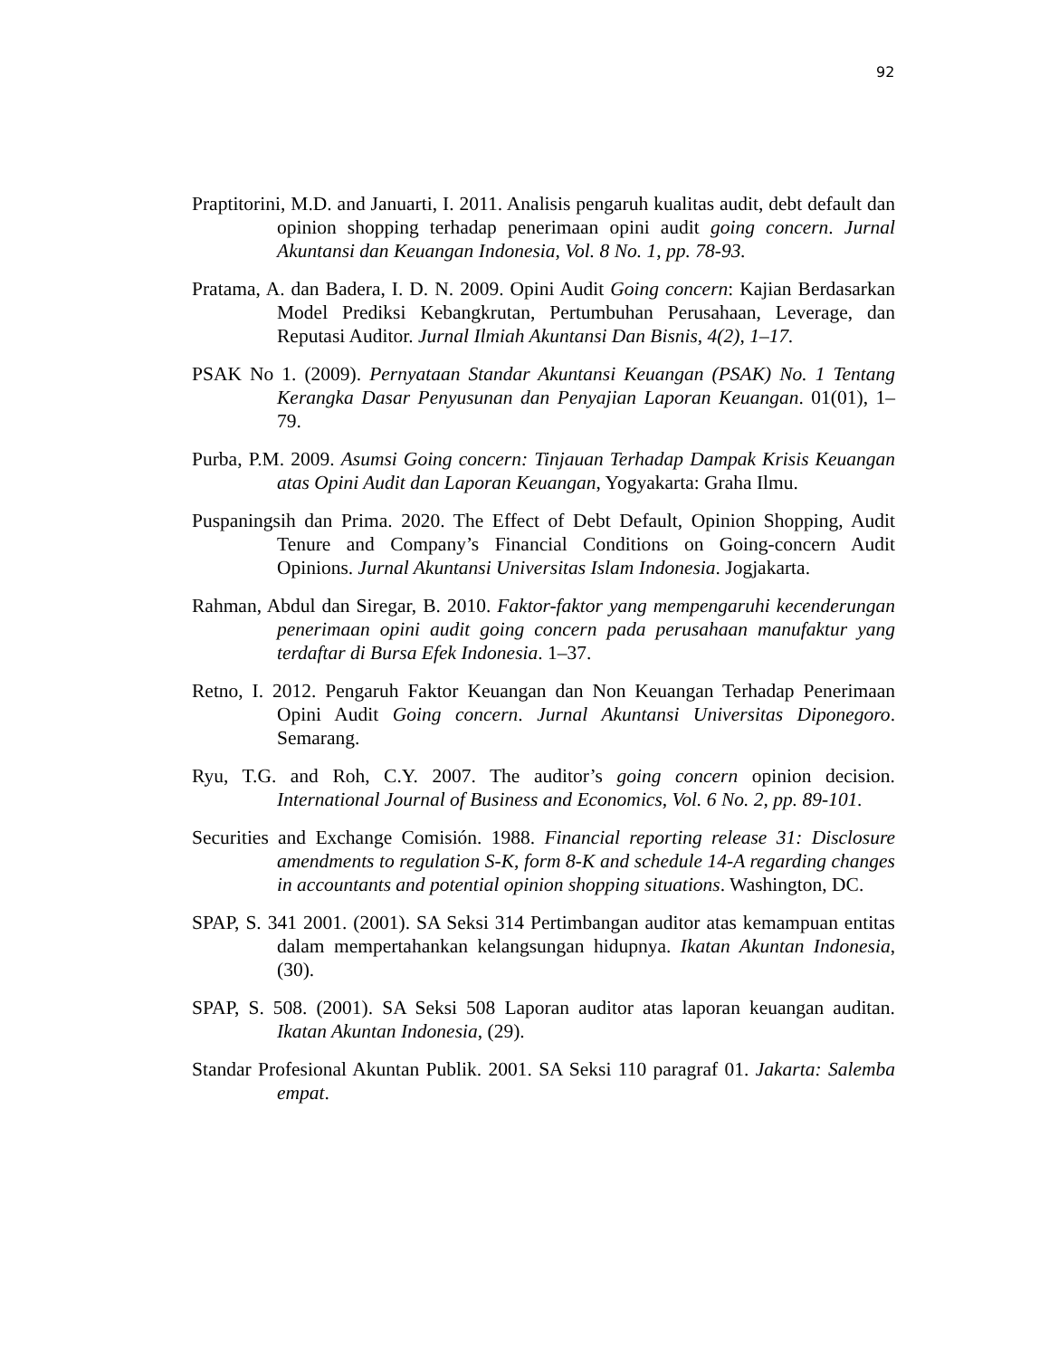92
Praptitorini, M.D. and Januarti, I. 2011. Analisis pengaruh kualitas audit, debt default dan opinion shopping terhadap penerimaan opini audit going concern. Jurnal Akuntansi dan Keuangan Indonesia, Vol. 8 No. 1, pp. 78-93.
Pratama, A. dan Badera, I. D. N. 2009. Opini Audit Going concern: Kajian Berdasarkan Model Prediksi Kebangkrutan, Pertumbuhan Perusahaan, Leverage, dan Reputasi Auditor. Jurnal Ilmiah Akuntansi Dan Bisnis, 4(2), 1–17.
PSAK No 1. (2009). Pernyataan Standar Akuntansi Keuangan (PSAK) No. 1 Tentang Kerangka Dasar Penyusunan dan Penyajian Laporan Keuangan. 01(01), 1–79.
Purba, P.M. 2009. Asumsi Going concern: Tinjauan Terhadap Dampak Krisis Keuangan atas Opini Audit dan Laporan Keuangan, Yogyakarta: Graha Ilmu.
Puspaningsih dan Prima. 2020. The Effect of Debt Default, Opinion Shopping, Audit Tenure and Company’s Financial Conditions on Going-concern Audit Opinions. Jurnal Akuntansi Universitas Islam Indonesia. Jogjakarta.
Rahman, Abdul dan Siregar, B. 2010. Faktor-faktor yang mempengaruhi kecenderungan penerimaan opini audit going concern pada perusahaan manufaktur yang terdaftar di Bursa Efek Indonesia. 1–37.
Retno, I. 2012. Pengaruh Faktor Keuangan dan Non Keuangan Terhadap Penerimaan Opini Audit Going concern. Jurnal Akuntansi Universitas Diponegoro. Semarang.
Ryu, T.G. and Roh, C.Y. 2007. The auditor’s going concern opinion decision. International Journal of Business and Economics, Vol. 6 No. 2, pp. 89-101.
Securities and Exchange Comisión. 1988. Financial reporting release 31: Disclosure amendments to regulation S-K, form 8-K and schedule 14-A regarding changes in accountants and potential opinion shopping situations. Washington, DC.
SPAP, S. 341 2001. (2001). SA Seksi 314 Pertimbangan auditor atas kemampuan entitas dalam mempertahankan kelangsungan hidupnya. Ikatan Akuntan Indonesia, (30).
SPAP, S. 508. (2001). SA Seksi 508 Laporan auditor atas laporan keuangan auditan. Ikatan Akuntan Indonesia, (29).
Standar Profesional Akuntan Publik. 2001. SA Seksi 110 paragraf 01. Jakarta: Salemba empat.